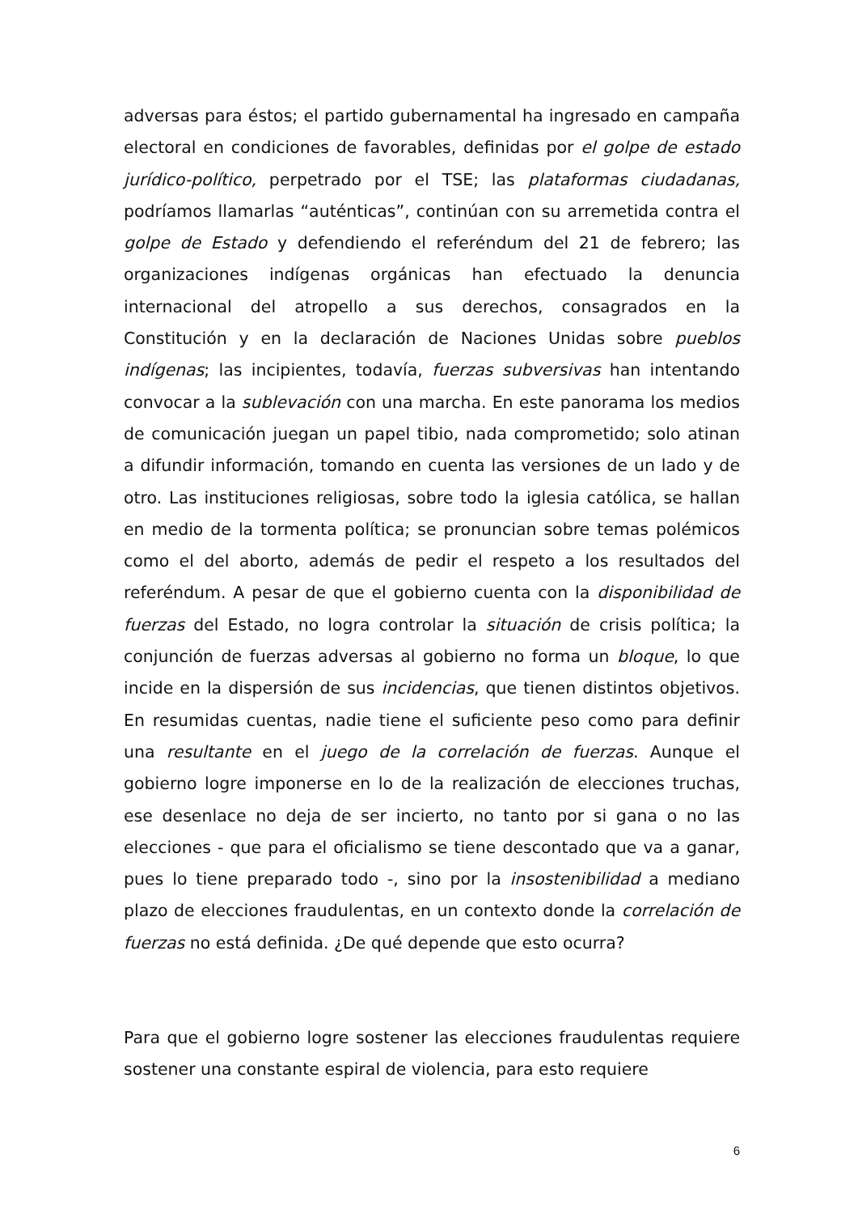adversas para éstos; el partido gubernamental ha ingresado en campaña electoral en condiciones de favorables, definidas por el golpe de estado jurídico-político, perpetrado por el TSE; las plataformas ciudadanas, podríamos llamarlas “auténticas”, continúan con su arremetida contra el golpe de Estado y defendiendo el referéndum del 21 de febrero; las organizaciones indígenas orgánicas han efectuado la denuncia internacional del atropello a sus derechos, consagrados en la Constitución y en la declaración de Naciones Unidas sobre pueblos indígenas; las incipientes, todavía, fuerzas subversivas han intentando convocar a la sublevación con una marcha. En este panorama los medios de comunicación juegan un papel tibio, nada comprometido; solo atinan a difundir información, tomando en cuenta las versiones de un lado y de otro. Las instituciones religiosas, sobre todo la iglesia católica, se hallan en medio de la tormenta política; se pronuncian sobre temas polémicos como el del aborto, además de pedir el respeto a los resultados del referéndum. A pesar de que el gobierno cuenta con la disponibilidad de fuerzas del Estado, no logra controlar la situación de crisis política; la conjunción de fuerzas adversas al gobierno no forma un bloque, lo que incide en la dispersión de sus incidencias, que tienen distintos objetivos. En resumidas cuentas, nadie tiene el suficiente peso como para definir una resultante en el juego de la correlación de fuerzas. Aunque el gobierno logre imponerse en lo de la realización de elecciones truchas, ese desenlace no deja de ser incierto, no tanto por si gana o no las elecciones - que para el oficialismo se tiene descontado que va a ganar, pues lo tiene preparado todo -, sino por la insostenibilidad a mediano plazo de elecciones fraudulentas, en un contexto donde la correlación de fuerzas no está definida. ¿De qué depende que esto ocurra?
Para que el gobierno logre sostener las elecciones fraudulentas requiere sostener una constante espiral de violencia, para esto requiere
6